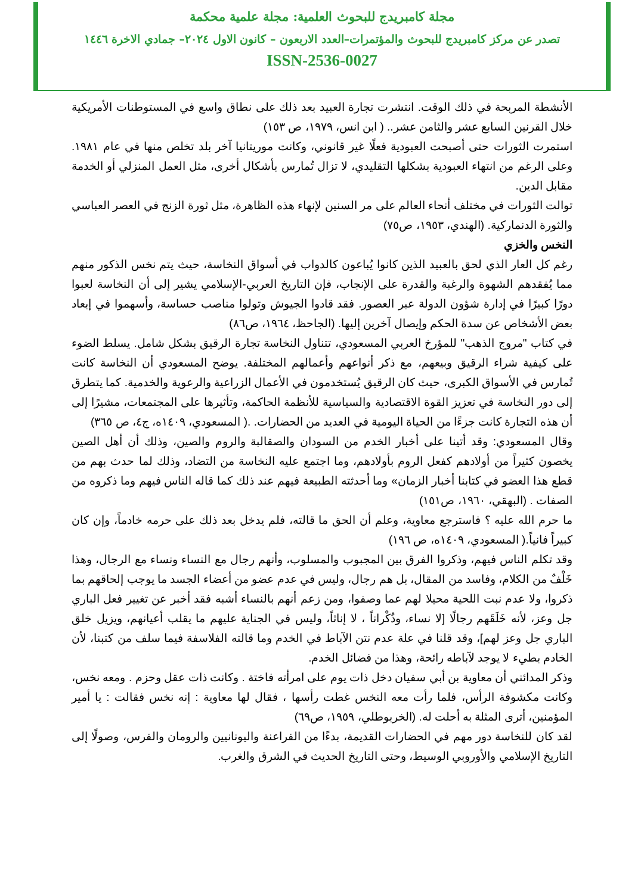مجلة كامبريدج للبحوث العلمية: مجلة علمية محكمة
تصدر عن مركز كامبريدج للبحوث والمؤتمرات–العدد الاربعون – كانون الاول ٢٠٢٤– جمادي الاخرة ١٤٤٦
ISSN-2536-0027
الأنشطة المربحة في ذلك الوقت. انتشرت تجارة العبيد بعد ذلك على نطاق واسع في المستوطنات الأمريكية خلال القرنين السابع عشر والثامن عشر.. ( ابن انس، ١٩٧٩، ص ١٥٣)
استمرت الثورات حتى أصبحت العبودية فعلًا غير قانوني، وكانت موريتانيا آخر بلد تخلص منها في عام ١٩٨١. وعلى الرغم من انتهاء العبودية بشكلها التقليدي، لا تزال تُمارس بأشكال أخرى، مثل العمل المنزلي أو الخدمة مقابل الدين.
توالت الثورات في مختلف أنحاء العالم على مر السنين لإنهاء هذه الظاهرة، مثل ثورة الزنج في العصر العباسي والثورة الدنماركية. (الهندي، ١٩٥٣، ص٧٥)
النخس والخزي
رغم كل العار الذي لحق بالعبيد الذين كانوا يُباعون كالدواب في أسواق النخاسة، حيث يتم نخس الذكور منهم مما يُفقدهم الشهوة والرغبة والقدرة على الإنجاب، فإن التاريخ العربي-الإسلامي يشير إلى أن النخاسة لعبوا دورًا كبيرًا في إدارة شؤون الدولة عبر العصور. فقد قادوا الجيوش وتولوا مناصب حساسة، وأسهموا في إبعاد بعض الأشخاص عن سدة الحكم وإيصال آخرين إليها. (الجاحظ، ١٩٦٤، ص٨٦)
في كتاب "مروج الذهب" للمؤرخ العربي المسعودي، تتناول النخاسة تجارة الرقيق بشكل شامل. يسلط الضوء على كيفية شراء الرقيق وبيعهم، مع ذكر أنواعهم وأعمالهم المختلفة. يوضح المسعودي أن النخاسة كانت تُمارس في الأسواق الكبرى، حيث كان الرقيق يُستخدمون في الأعمال الزراعية والرعوية والخدمية. كما يتطرق إلى دور النخاسة في تعزيز القوة الاقتصادية والسياسية للأنظمة الحاكمة، وتأثيرها على المجتمعات، مشيرًا إلى أن هذه التجارة كانت جزءًا من الحياة اليومية في العديد من الحضارات. .( المسعودي، ١٤٠٩ه، ج٤، ص ٣٦٥)
وقال المسعودي: وقد أتينا على أخبار الخدم من السودان والصقالبة والروم والصين، وذلك أن أهل الصين يخصون كثيراً من أولادهم كفعل الروم بأولادهم، وما اجتمع عليه النخاسة من التضاد، وذلك لما حدث بهم من قطع هذا العضو في كتابنا أخبار الزمان» وما أحدثته الطبيعة فيهم عند ذلك كما قاله الناس فيهم وما ذكروه من الصفات . (البهقي، ١٩٦٠، ص١٥١)
ما حرم الله عليه ؟ فاسترجع معاوية، وعلم أن الحق ما قالته، فلم يدخل بعد ذلك على حرمه خادماً، وإن كان كبيراً فانياً.( المسعودي، ١٤٠٩ه، ص ١٩٦)
وقد تكلم الناس فيهم، وذكروا الفرق بين المجبوب والمسلوب، وأنهم رجال مع النساء ونساء مع الرجال، وهذا خَلْفٌ من الكلام، وفاسد من المقال، بل هم رجال، وليس في عدم عضو من أعضاء الجسد ما يوجب إلحاقهم بما ذكروا، ولا عدم نبت اللحية محيلا لهم عما وصفوا، ومن زعم أنهم بالنساء أشبه فقد أخبر عن تغيير فعل الباري جل وعز، لأنه خَلَقَهم رجالًا [لا نساء، وذُكْراناً ، لا إناثاً، وليس في الجناية عليهم ما يقلب أعيانهم، ويزيل خلق الباري جل وعز لهم]، وقد قلنا في علة عدم نتن الآباط في الخدم وما قالته الفلاسفة فيما سلف من كتبنا، لأن الخادم بطيء لا يوجد لآباطه رائحة، وهذا من فضائل الخدم.
وذكر المدائني أن معاوية بن أبي سفيان دخل ذات يوم على امرأته فاختة . وكانت ذات عقل وحزم . ومعه نخس، وكانت مكشوفة الرأس، فلما رأت معه النخس غطت رأسها ، فقال لها معاوية : إنه نخس فقالت : يا أمير المؤمنين، أترى المثلة به أحلت له. (الخربوطلي، ١٩٥٩، ص٦٩)
لقد كان للنخاسة دور مهم في الحضارات القديمة، بدءًا من الفراعنة واليونانيين والرومان والفرس، وصولًا إلى التاريخ الإسلامي والأوروبي الوسيط، وحتى التاريخ الحديث في الشرق والغرب.